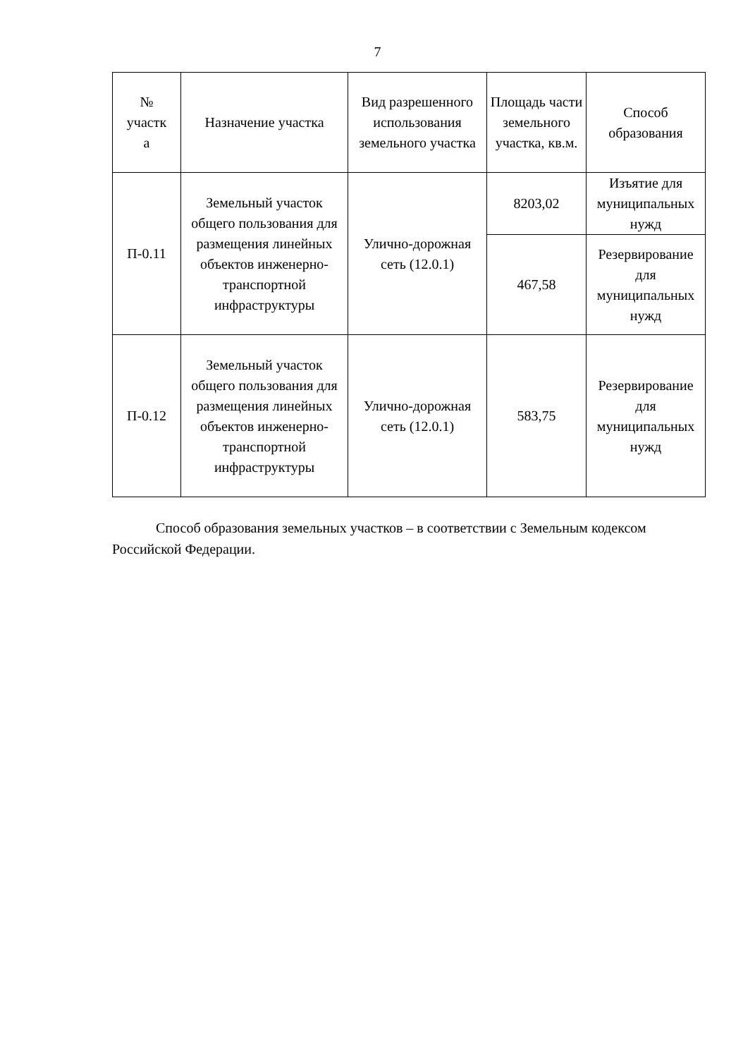7
| № участк а | Назначение участка | Вид разрешенного использования земельного участка | Площадь части земельного участка, кв.м. | Способ образования |
| --- | --- | --- | --- | --- |
| П-0.11 | Земельный участок общего пользования для размещения линейных объектов инженерно-транспортной инфраструктуры | Улично-дорожная сеть (12.0.1) | 8203,02 | Изъятие для муниципальных нужд |
| | | | 467,58 | Резервирование для муниципальных нужд |
| П-0.12 | Земельный участок общего пользования для размещения линейных объектов инженерно-транспортной инфраструктуры | Улично-дорожная сеть (12.0.1) | 583,75 | Резервирование для муниципальных нужд |
Способ образования земельных участков – в соответствии с Земельным кодексом Российской Федерации.